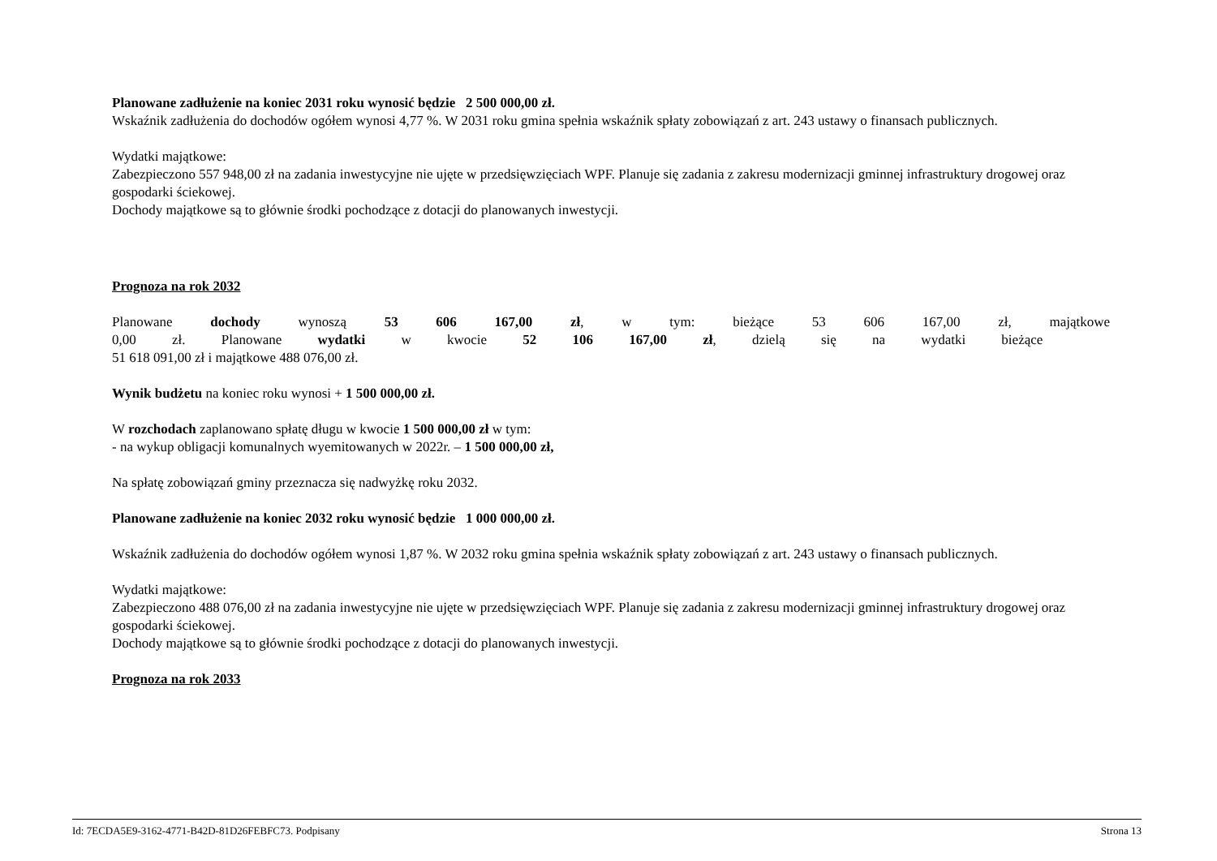Planowane zadłużenie na koniec 2031 roku wynosić będzie 2 500 000,00 zł.
Wskaźnik zadłużenia do dochodów ogółem wynosi 4,77 %. W 2031 roku gmina spełnia wskaźnik spłaty zobowiązań z art. 243 ustawy o finansach publicznych.
Wydatki majątkowe:
Zabezpieczono 557 948,00 zł na zadania inwestycyjne nie ujęte w przedsięwzięciach WPF. Planuje się zadania z zakresu modernizacji gminnej infrastruktury drogowej oraz gospodarki ściekowej.
Dochody majątkowe są to głównie środki pochodzące z dotacji do planowanych inwestycji.
Prognoza na rok 2032
Planowane dochody wynoszą 53 606 167,00 zł, w tym: bieżące 53 606 167,00 zł, majątkowe 0,00 zł. Planowane wydatki w kwocie 52 106 167,00 zł, dzielą się na wydatki bieżące
51 618 091,00 zł i majątkowe 488 076,00 zł.
Wynik budżetu na koniec roku wynosi + 1 500 000,00 zł.
W rozchodach zaplanowano spłatę długu w kwocie 1 500 000,00 zł w tym:
- na wykup obligacji komunalnych wyemitowanych w 2022r. – 1 500 000,00 zł,
Na spłatę zobowiązań gminy przeznacza się nadwyżkę roku 2032.
Planowane zadłużenie na koniec 2032 roku wynosić będzie 1 000 000,00 zł.
Wskaźnik zadłużenia do dochodów ogółem wynosi 1,87 %. W 2032 roku gmina spełnia wskaźnik spłaty zobowiązań z art. 243 ustawy o finansach publicznych.
Wydatki majątkowe:
Zabezpieczono 488 076,00 zł na zadania inwestycyjne nie ujęte w przedsięwzięciach WPF. Planuje się zadania z zakresu modernizacji gminnej infrastruktury drogowej oraz gospodarki ściekowej.
Dochody majątkowe są to głównie środki pochodzące z dotacji do planowanych inwestycji.
Prognoza na rok 2033
Id: 7ECDA5E9-3162-4771-B42D-81D26FEBFC73. Podpisany Strona 13